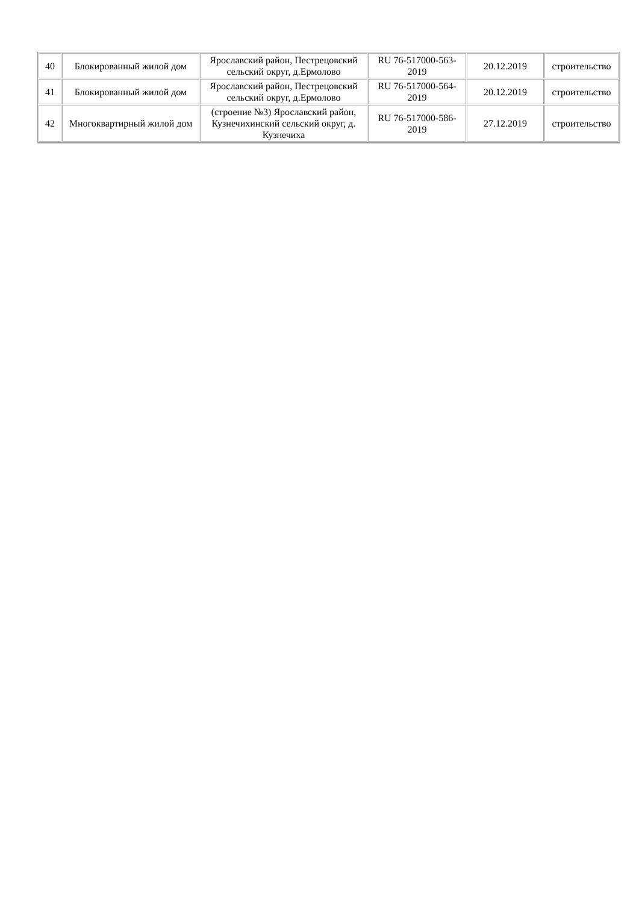| 40 | Блокированный жилой дом | Ярославский район, Пестрецовский сельский округ, д.Ермолово | RU 76-517000-563-2019 | 20.12.2019 | строительство |
| 41 | Блокированный жилой дом | Ярославский район, Пестрецовский сельский округ, д.Ермолово | RU 76-517000-564-2019 | 20.12.2019 | строительство |
| 42 | Многоквартирный жилой дом | (строение №3) Ярославский район, Кузнечихинский сельский округ, д. Кузнечиха | RU 76-517000-586-2019 | 27.12.2019 | строительство |